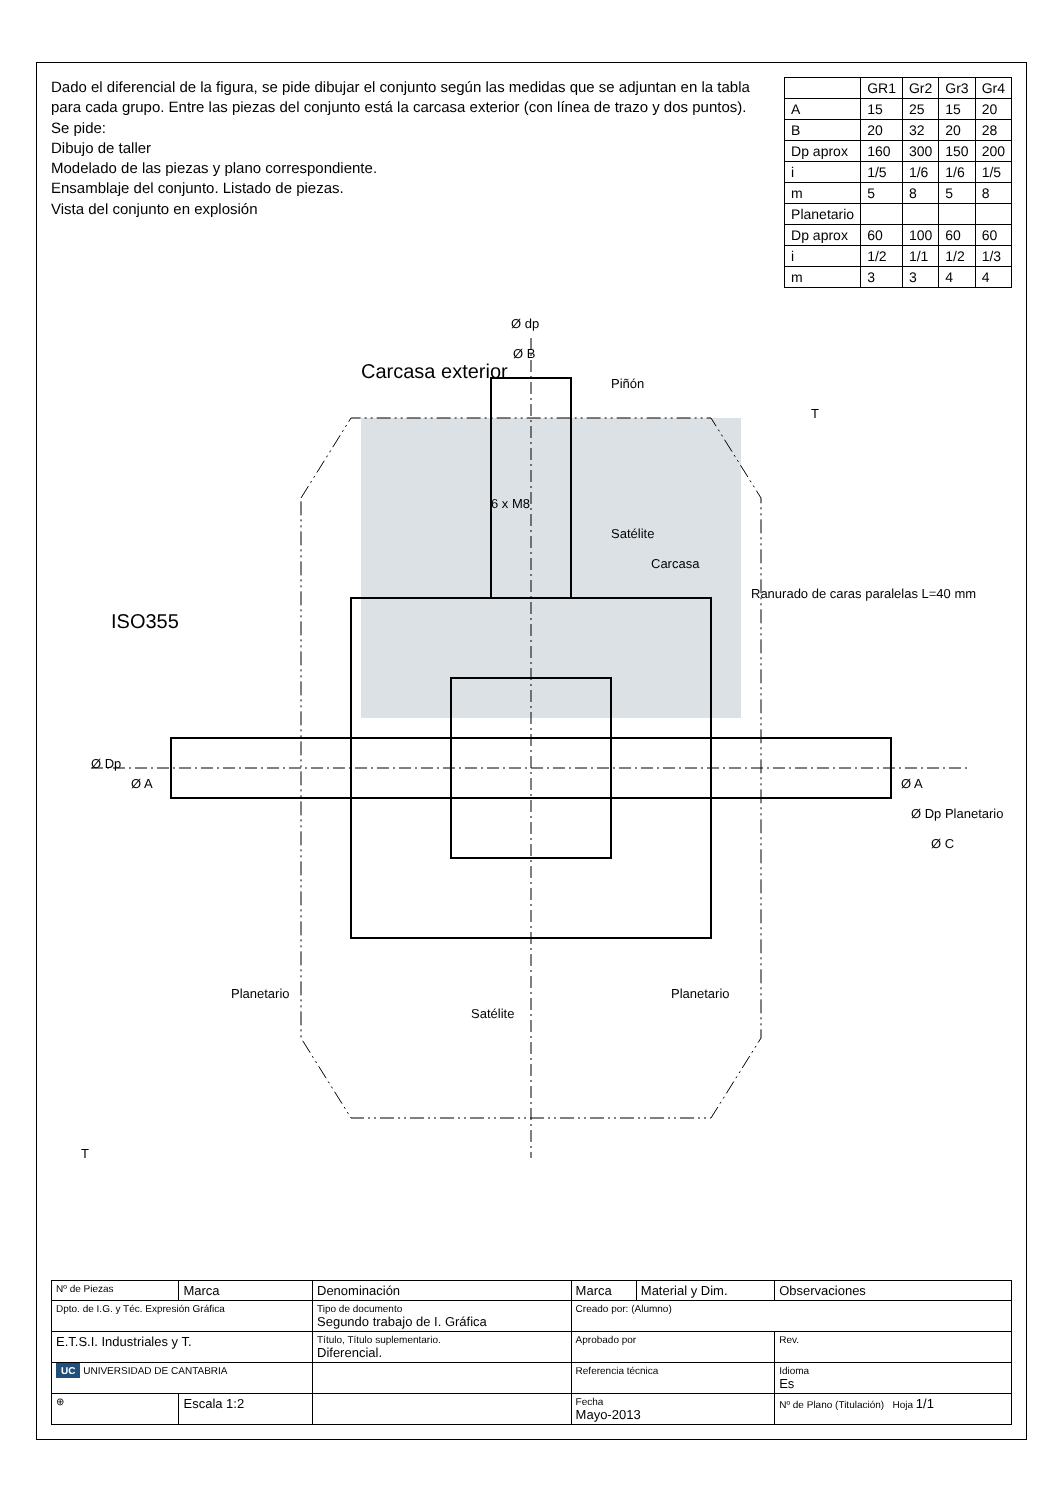Dado el diferencial de la figura, se pide dibujar el conjunto según las medidas que se adjuntan en la tabla para cada grupo. Entre las piezas del conjunto está la carcasa exterior (con línea de trazo y dos puntos). Se pide:
Dibujo de taller
Modelado de las piezas y plano correspondiente.
Ensamblaje del conjunto. Listado de piezas.
Vista del conjunto en explosión
| | GR1 | Gr2 | Gr3 | Gr4 |
| --- | --- | --- | --- | --- |
| A | 15 | 25 | 15 | 20 |
| B | 20 | 32 | 20 | 28 |
| Dp aprox | 160 | 300 | 150 | 200 |
| i | 1/5 | 1/6 | 1/6 | 1/5 |
| m | 5 | 8 | 5 | 8 |
| Planetario | | | | |
| Dp aprox | 60 | 100 | 60 | 60 |
| i | 1/2 | 1/1 | 1/2 | 1/3 |
| m | 3 | 3 | 4 | 4 |
Ø Dp
Ø A
Ø A
Ø Dp Planetario
Ø C
Ø dp
Ø B
Piñón
Carcasa exterior
ISO355
6 x M8
Satélite
Carcasa
Ranurado de caras paralelas L=40 mm
T
T
Planetario
Satélite
Planetario
| Nº de Piezas | Marca | Denominación | Marca | Material y Dim. | Observaciones |
| Dpto. de I.G. y Téc. Expresión Gráfica | | Tipo de documento Segundo trabajo de I. Gráfica | Creado por: (Alumno) | | |
| E.T.S.I. Industriales y T. | | Título, Título suplementario. Diferencial. | Aprobado por | | Rev. |
| UC UNIVERSIDAD DE CANTABRIA | | | Referencia técnica | | Idioma Es |
| ⊕ | Escala 1:2 | | Fecha Mayo-2013 | | Nº de Plano (Titulación) Hoja 1/1 |